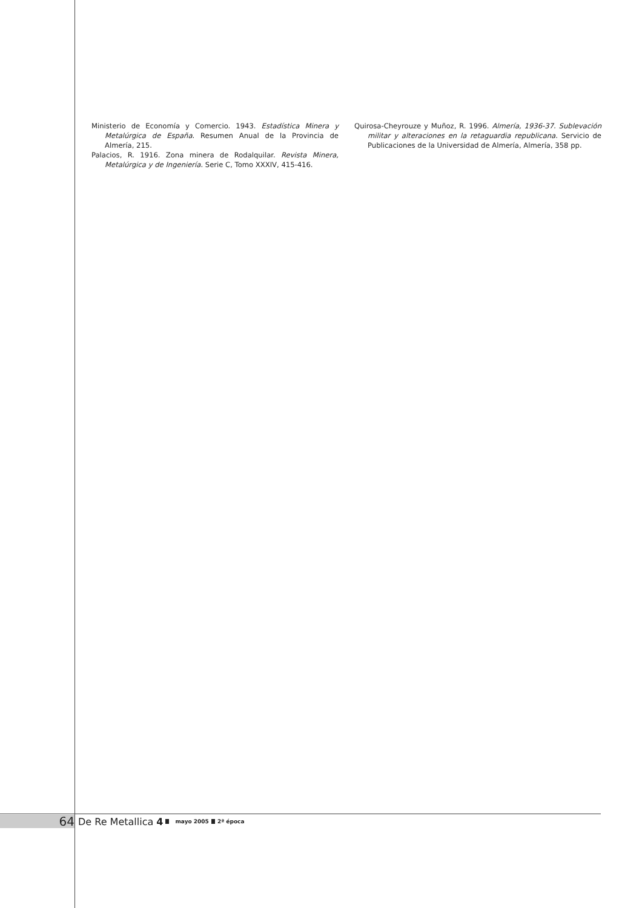Ministerio de Economía y Comercio. 1943. Estadística Minera y Metalúrgica de España. Resumen Anual de la Provincia de Almería, 215.
Palacios, R. 1916. Zona minera de Rodalquilar. Revista Minera, Metalúrgica y de Ingeniería. Serie C, Tomo XXXIV, 415-416.
Quirosa-Cheyrouze y Muñoz, R. 1996. Almería, 1936-37. Sublevación militar y alteraciones en la retaguardia republicana. Servicio de Publicaciones de la Universidad de Almería, Almería, 358 pp.
64 De Re Metallica 4 mayo 2005 2ª época